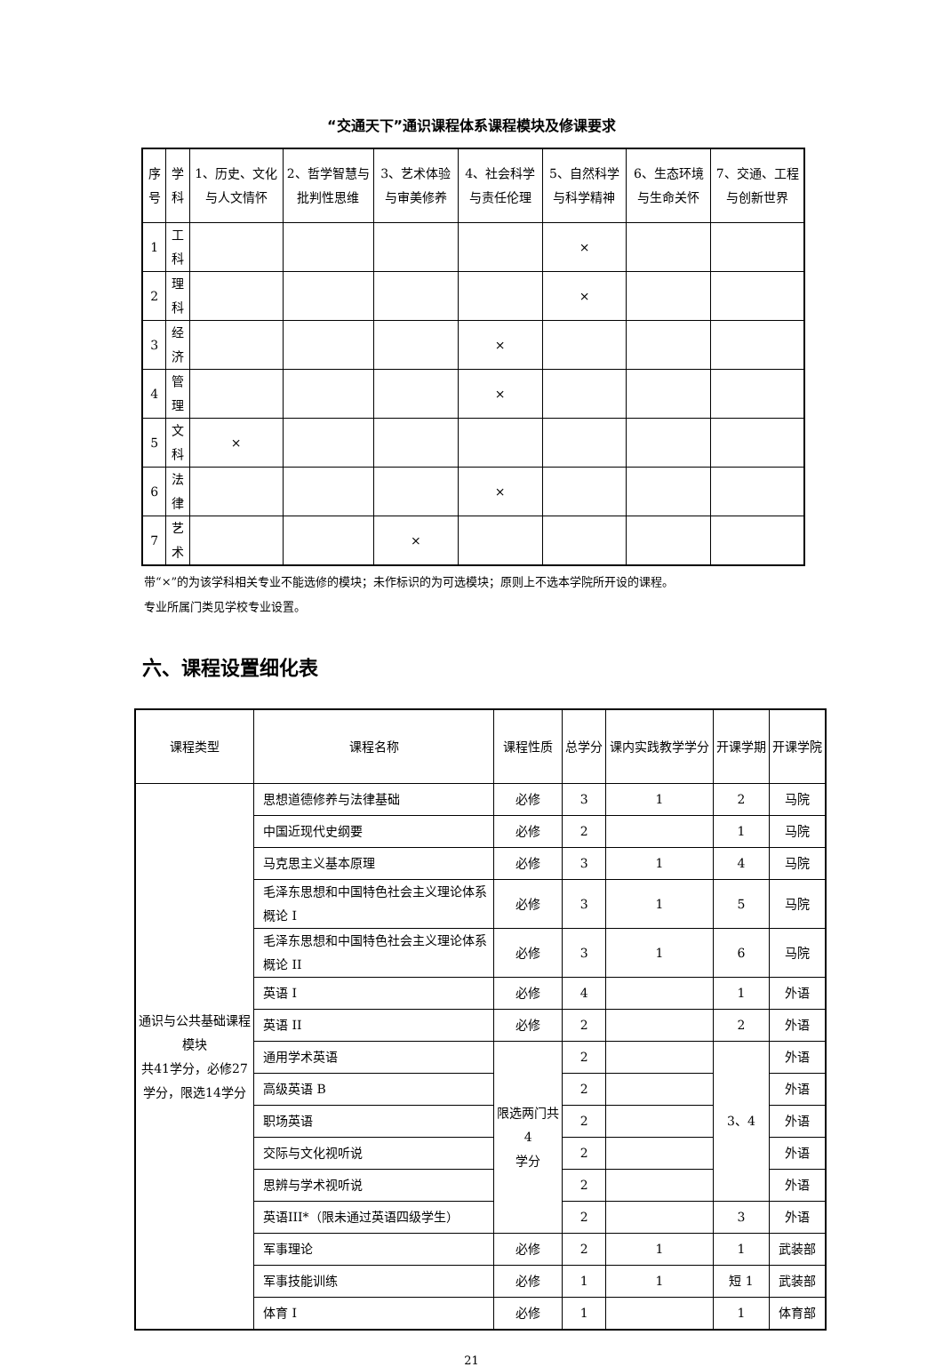“交通天下”通识课程体系课程模块及修课要求
| 序号 | 学科 | 1、历史、文化与人文情怀 | 2、哲学智慧与批判性思维 | 3、艺术体验与审美修养 | 4、社会科学与责任伦理 | 5、自然科学与科学精神 | 6、生态环境与生命关怀 | 7、交通、工程与创新世界 |
| --- | --- | --- | --- | --- | --- | --- | --- | --- |
| 1 | 工科 | | | | | × | | |
| 2 | 理科 | | | | | × | | |
| 3 | 经济 | | | | × | | | |
| 4 | 管理 | | | | × | | | |
| 5 | 文科 | × | | | | | | |
| 6 | 法律 | | | | × | | | |
| 7 | 艺术 | | | × | | | | |
带“×”的为该学科相关专业不能选修的模块；未作标识的为可选模块；原则上不选本学院所开设的课程。
专业所属门类见学校专业设置。
六、课程设置细化表
| 课程类型 | 课程名称 | 课程性质 | 总学分 | 课内实践教学学分 | 开课学期 | 开课学院 |
| --- | --- | --- | --- | --- | --- | --- |
| 通识与公共基础课程模块 共41学分，必修27学分，限选14学分 | 思想道德修养与法律基础 | 必修 | 3 | 1 | 2 | 马院 |
| | 中国近现代史纲要 | 必修 | 2 | | 1 | 马院 |
| | 马克思主义基本原理 | 必修 | 3 | 1 | 4 | 马院 |
| | 毛泽东思想和中国特色社会主义理论体系概论 I | 必修 | 3 | 1 | 5 | 马院 |
| | 毛泽东思想和中国特色社会主义理论体系概论 II | 必修 | 3 | 1 | 6 | 马院 |
| | 英语 I | 必修 | 4 | | 1 | 外语 |
| | 英语 II | 必修 | 2 | | 2 | 外语 |
| | 通用学术英语 | 限选两门共 4 学分 | 2 | | 3、4 | 外语 |
| | 高级英语 B | | 2 | | | 外语 |
| | 职场英语 | | 2 | | | 外语 |
| | 交际与文化视听说 | | 2 | | | 外语 |
| | 思辨与学术视听说 | | 2 | | | 外语 |
| | 英语III*（限未通过英语四级学生） | | 2 | | 3 | 外语 |
| | 军事理论 | 必修 | 2 | 1 | 1 | 武装部 |
| | 军事技能训练 | 必修 | 1 | 1 | 短 1 | 武装部 |
| | 体育 I | 必修 | 1 | | 1 | 体育部 |
21